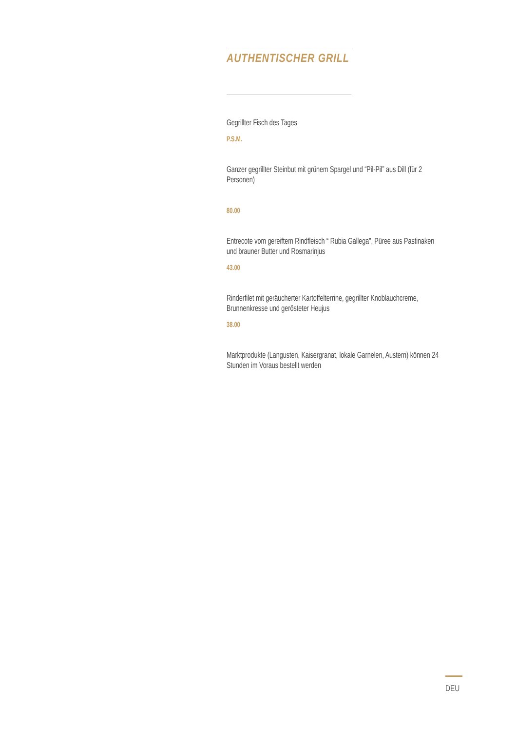AUTHENTISCHER GRILL
Gegrillter Fisch des Tages
P.S.M.
Ganzer gegrillter Steinbut mit grünem Spargel und “Pil-Pil” aus Dill (für 2 Personen)
80.00
Entrecote vom gereiftem Rindfleisch “ Rubia Gallega”, Püree aus Pastinaken und brauner Butter und Rosmarinjus
43.00
Rinderfilet mit geräucherter Kartoffelterrine, gegrillter Knoblauchcreme, Brunnenkresse und gerösteter Heujus
38.00
Marktprodukte (Langusten, Kaisergranat, lokale Garnelen, Austern) können 24 Stunden im Voraus bestellt werden
DEU